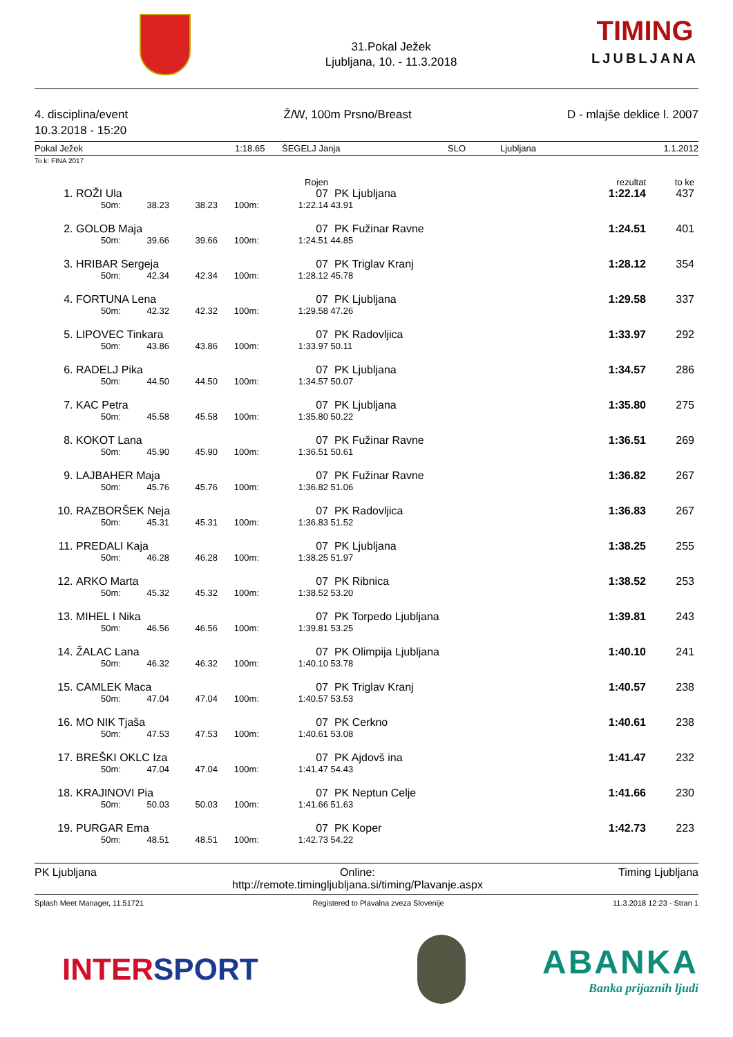31.Pokal Ježek
Ljubljana, 10. - 11.3.2018
TIMING
LJUBLJANA
4. disciplina/event
10.3.2018 - 15:20
Ž/W, 100m Prsno/Breast D - mlajše deklice l. 2007
Pokal Ježek 1:18.65 ŠEGELJ Janja SLO Ljubljana 1.1.2012
To k: FINA 2017
| | | | | | Rojen | | rezultat | to ke |
| --- | --- | --- | --- | --- | --- | --- | --- | --- |
| 1. | ROŽI Ula | | | | 07 | PK Ljubljana | 1:22.14 | 437 |
| | 50m: | 38.23 | 38.23 | 100m: | 1:22.14 | 43.91 | | |
| 2. | GOLOB Maja | | | | 07 | PK Fužinar Ravne | 1:24.51 | 401 |
| | 50m: | 39.66 | 39.66 | 100m: | 1:24.51 | 44.85 | | |
| 3. | HRIBAR Sergeja | | | | 07 | PK Triglav Kranj | 1:28.12 | 354 |
| | 50m: | 42.34 | 42.34 | 100m: | 1:28.12 | 45.78 | | |
| 4. | FORTUNA Lena | | | | 07 | PK Ljubljana | 1:29.58 | 337 |
| | 50m: | 42.32 | 42.32 | 100m: | 1:29.58 | 47.26 | | |
| 5. | LIPOVEC Tinkara | | | | 07 | PK Radovljica | 1:33.97 | 292 |
| | 50m: | 43.86 | 43.86 | 100m: | 1:33.97 | 50.11 | | |
| 6. | RADELJ Pika | | | | 07 | PK Ljubljana | 1:34.57 | 286 |
| | 50m: | 44.50 | 44.50 | 100m: | 1:34.57 | 50.07 | | |
| 7. | KAC Petra | | | | 07 | PK Ljubljana | 1:35.80 | 275 |
| | 50m: | 45.58 | 45.58 | 100m: | 1:35.80 | 50.22 | | |
| 8. | KOKOT Lana | | | | 07 | PK Fužinar Ravne | 1:36.51 | 269 |
| | 50m: | 45.90 | 45.90 | 100m: | 1:36.51 | 50.61 | | |
| 9. | LAJBAHER Maja | | | | 07 | PK Fužinar Ravne | 1:36.82 | 267 |
| | 50m: | 45.76 | 45.76 | 100m: | 1:36.82 | 51.06 | | |
| 10. | RAZBORŠEK Neja | | | | 07 | PK Radovljica | 1:36.83 | 267 |
| | 50m: | 45.31 | 45.31 | 100m: | 1:36.83 | 51.52 | | |
| 11. | PREDALI Kaja | | | | 07 | PK Ljubljana | 1:38.25 | 255 |
| | 50m: | 46.28 | 46.28 | 100m: | 1:38.25 | 51.97 | | |
| 12. | ARKO Marta | | | | 07 | PK Ribnica | 1:38.52 | 253 |
| | 50m: | 45.32 | 45.32 | 100m: | 1:38.52 | 53.20 | | |
| 13. | MIHEL I Nika | | | | 07 | PK Torpedo Ljubljana | 1:39.81 | 243 |
| | 50m: | 46.56 | 46.56 | 100m: | 1:39.81 | 53.25 | | |
| 14. | ŽALAC Lana | | | | 07 | PK Olimpija Ljubljana | 1:40.10 | 241 |
| | 50m: | 46.32 | 46.32 | 100m: | 1:40.10 | 53.78 | | |
| 15. | CAMLEK Maca | | | | 07 | PK Triglav Kranj | 1:40.57 | 238 |
| | 50m: | 47.04 | 47.04 | 100m: | 1:40.57 | 53.53 | | |
| 16. | MO NIK Tjaša | | | | 07 | PK Cerkno | 1:40.61 | 238 |
| | 50m: | 47.53 | 47.53 | 100m: | 1:40.61 | 53.08 | | |
| 17. | BREŠKI OKLC Iza | | | | 07 | PK Ajdovš ina | 1:41.47 | 232 |
| | 50m: | 47.04 | 47.04 | 100m: | 1:41.47 | 54.43 | | |
| 18. | KRAJINOVI Pia | | | | 07 | PK Neptun Celje | 1:41.66 | 230 |
| | 50m: | 50.03 | 50.03 | 100m: | 1:41.66 | 51.63 | | |
| 19. | PURGAR Ema | | | | 07 | PK Koper | 1:42.73 | 223 |
| | 50m: | 48.51 | 48.51 | 100m: | 1:42.73 | 54.22 | | |
PK Ljubljana Online:
http://remote.timingljubljana.si/timing/Plavanje.aspx Timing Ljubljana
Splash Meet Manager, 11.51721 Registered to Plavalna zveza Slovenije 11.3.2018 12:23 - Stran 1
INTERSPORT ABANKA
Banka prijaznih ljudi